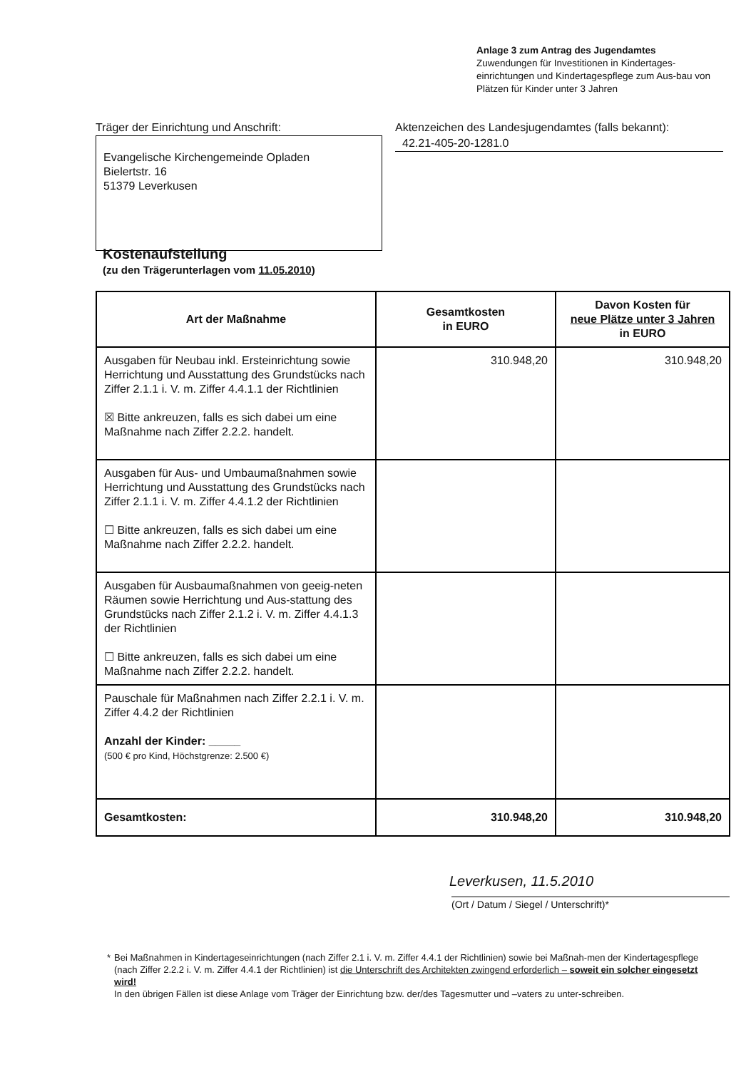Anlage 3 zum Antrag des Jugendamtes
Zuwendungen für Investitionen in Kindertages-einrichtungen und Kindertagespflege zum Aus-bau von Plätzen für Kinder unter 3 Jahren
Träger der Einrichtung und Anschrift:
Evangelische Kirchengemeinde Opladen
Bielertstr. 16
51379 Leverkusen
Aktenzeichen des Landesjugendamtes (falls bekannt):
42.21-405-20-1281.0
Kostenaufstellung
(zu den Trägerunterlagen vom 11.05.2010)
| Art der Maßnahme | Gesamtkosten in EURO | Davon Kosten für neue Plätze unter 3 Jahren in EURO |
| --- | --- | --- |
| Ausgaben für Neubau inkl. Ersteinrichtung sowie Herrichtung und Ausstattung des Grundstücks nach Ziffer 2.1.1 i. V. m. Ziffer 4.4.1.1 der Richtlinien ☒ Bitte ankreuzen, falls es sich dabei um eine Maßnahme nach Ziffer 2.2.2. handelt. | 310.948,20 | 310.948,20 |
| Ausgaben für Aus- und Umbaumaßnahmen sowie Herrichtung und Ausstattung des Grundstücks nach Ziffer 2.1.1 i. V. m. Ziffer 4.4.1.2 der Richtlinien ☐ Bitte ankreuzen, falls es sich dabei um eine Maßnahme nach Ziffer 2.2.2. handelt. | | |
| Ausgaben für Ausbaumaßnahmen von geeig-neten Räumen sowie Herrichtung und Aus-stattung des Grundstücks nach Ziffer 2.1.2 i. V. m. Ziffer 4.4.1.3 der Richtlinien ☐ Bitte ankreuzen, falls es sich dabei um eine Maßnahme nach Ziffer 2.2.2. handelt. | | |
| Pauschale für Maßnahmen nach Ziffer 2.2.1 i. V. m. Ziffer 4.4.2 der Richtlinien Anzahl der Kinder: _____ (500 € pro Kind, Höchstgrenze: 2.500 €) | | |
| Gesamtkosten: | 310.948,20 | 310.948,20 |
Leverkusen, 11.5.2010
(Ort / Datum / Siegel / Unterschrift)*
* Bei Maßnahmen in Kindertageseinrichtungen (nach Ziffer 2.1 i. V. m. Ziffer 4.4.1 der Richtlinien) sowie bei Maßnah-men der Kindertagespflege (nach Ziffer 2.2.2 i. V. m. Ziffer 4.4.1 der Richtlinien) ist die Unterschrift des Architekten zwingend erforderlich – soweit ein solcher eingesetzt wird!
In den übrigen Fällen ist diese Anlage vom Träger der Einrichtung bzw. der/des Tagesmutter und –vaters zu unter-schreiben.